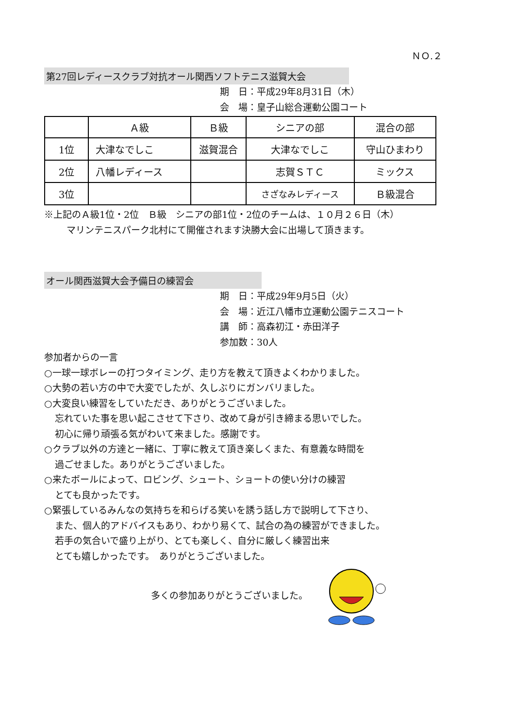ＮＯ.２
第27回レディースクラブ対抗オール関西ソフトテニス滋賀大会
期　日：平成29年8月31日（木）
会　場：皇子山総合運動公園コート
| | Ａ級 | Ｂ級 | シニアの部 | 混合の部 |
| 1位 | 大津なでしこ | 滋賀混合 | 大津なでしこ | 守山ひまわり |
| 2位 | 八幡レディース | | 志賀ＳＴＣ | ミックス |
| 3位 | | | さざなみレディース | Ｂ級混合 |
※上記のＡ級1位・2位　Ｂ級　シニアの部1位・2位のチームは、１０月２６日（木）
マリンテニスパーク北村にて開催されます決勝大会に出場して頂きます。
オール関西滋賀大会予備日の練習会
期　日：平成29年9月5日（火）
会　場：近江八幡市立運動公園テニスコート
講　師：高森初江・赤田洋子
参加数：30人
参加者からの一言
○一球一球ボレーの打つタイミング、走り方を教えて頂きよくわかりました。
○大勢の若い方の中で大変でしたが、久しぶりにガンバリました。
○大変良い練習をしていただき、ありがとうございました。
忘れていた事を思い起こさせて下さり、改めて身が引き締まる思いでした。
初心に帰り頑張る気がわいて来ました。感謝です。
○クラブ以外の方達と一緒に、丁寧に教えて頂き楽しくまた、有意義な時間を
過ごせました。ありがとうございました。
○来たボールによって、ロビング、シュート、ショートの使い分けの練習
とても良かったです。
○緊張しているみんなの気持ちを和らげる笑いを誘う話し方で説明して下さり、
また、個人的アドバイスもあり、わかり易くて、試合の為の練習ができました。
若手の気合いで盛り上がり、とても楽しく、自分に厳しく練習出来
とても嬉しかったです。　ありがとうございました。
多くの参加ありがとうございました。